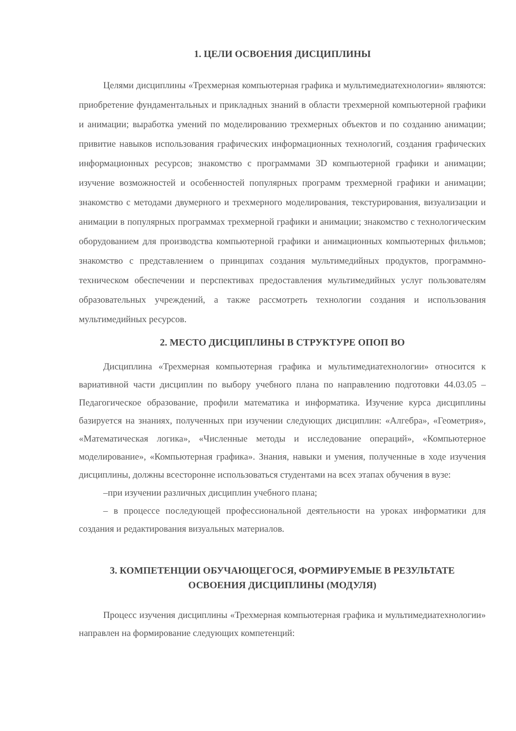1. ЦЕЛИ ОСВОЕНИЯ ДИСЦИПЛИНЫ
Целями дисциплины «Трехмерная компьютерная графика и мультимедиатехнологии» являются: приобретение фундаментальных и прикладных знаний в области трехмерной компьютерной графики и анимации; выработка умений по моделированию трехмерных объектов и по созданию анимации; привитие навыков использования графических информационных технологий, создания графических информационных ресурсов; знакомство с программами 3D компьютерной графики и анимации; изучение возможностей и особенностей популярных программ трехмерной графики и анимации; знакомство с методами двумерного и трехмерного моделирования, текстурирования, визуализации и анимации в популярных программах трехмерной графики и анимации; знакомство с технологическим оборудованием для производства компьютерной графики и анимационных компьютерных фильмов; знакомство с представлением о принципах создания мультимедийных продуктов, программно-техническом обеспечении и перспективах предоставления мультимедийных услуг пользователям образовательных учреждений, а также рассмотреть технологии создания и использования мультимедийных ресурсов.
2. МЕСТО ДИСЦИПЛИНЫ В СТРУКТУРЕ ОПОП ВО
Дисциплина «Трехмерная компьютерная графика и мультимедиатехнологии» относится к вариативной части дисциплин по выбору учебного плана по направлению подготовки 44.03.05 – Педагогическое образование, профили математика и информатика. Изучение курса дисциплины базируется на знаниях, полученных при изучении следующих дисциплин: «Алгебра», «Геометрия», «Математическая логика», «Численные методы и исследование операций», «Компьютерное моделирование», «Компьютерная графика». Знания, навыки и умения, полученные в ходе изучения дисциплины, должны всесторонне использоваться студентами на всех этапах обучения в вузе:
–при изучении различных дисциплин учебного плана;
– в процессе последующей профессиональной деятельности на уроках информатики для создания и редактирования визуальных материалов.
3. КОМПЕТЕНЦИИ ОБУЧАЮЩЕГОСЯ, ФОРМИРУЕМЫЕ В РЕЗУЛЬТАТЕ
ОСВОЕНИЯ ДИСЦИПЛИНЫ (МОДУЛЯ)
Процесс изучения дисциплины «Трехмерная компьютерная графика и мультимедиатехнологии» направлен на формирование следующих компетенций: